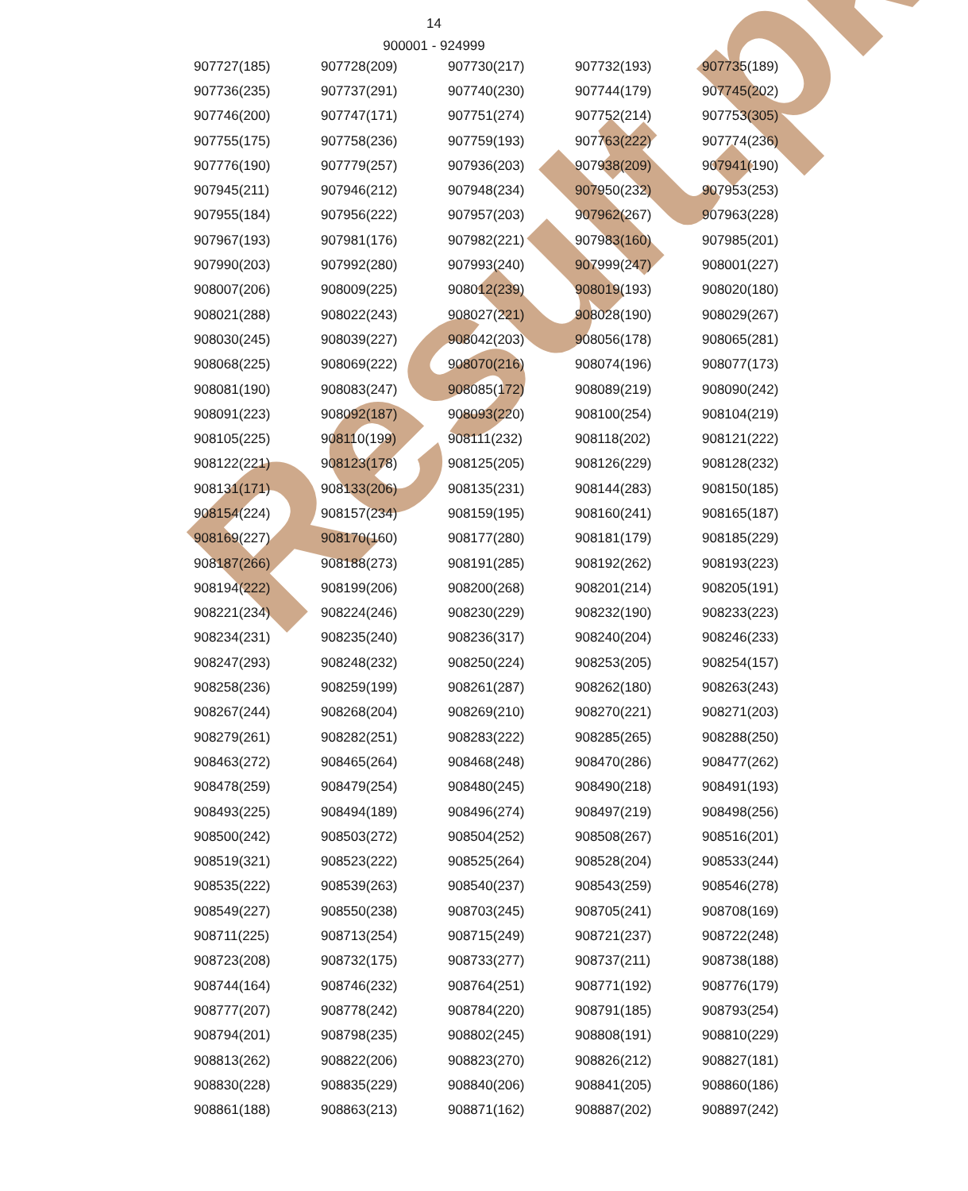Result.pk
14
900001 - 924999
| 907727(185) | 907728(209) | 907730(217) | 907732(193) | 907735(189) |
| 907736(235) | 907737(291) | 907740(230) | 907744(179) | 907745(202) |
| 907746(200) | 907747(171) | 907751(274) | 907752(214) | 907753(305) |
| 907755(175) | 907758(236) | 907759(193) | 907763(222) | 907774(236) |
| 907776(190) | 907779(257) | 907936(203) | 907938(209) | 907941(190) |
| 907945(211) | 907946(212) | 907948(234) | 907950(232) | 907953(253) |
| 907955(184) | 907956(222) | 907957(203) | 907962(267) | 907963(228) |
| 907967(193) | 907981(176) | 907982(221) | 907983(160) | 907985(201) |
| 907990(203) | 907992(280) | 907993(240) | 907999(247) | 908001(227) |
| 908007(206) | 908009(225) | 908012(239) | 908019(193) | 908020(180) |
| 908021(288) | 908022(243) | 908027(221) | 908028(190) | 908029(267) |
| 908030(245) | 908039(227) | 908042(203) | 908056(178) | 908065(281) |
| 908068(225) | 908069(222) | 908070(216) | 908074(196) | 908077(173) |
| 908081(190) | 908083(247) | 908085(172) | 908089(219) | 908090(242) |
| 908091(223) | 908092(187) | 908093(220) | 908100(254) | 908104(219) |
| 908105(225) | 908110(199) | 908111(232) | 908118(202) | 908121(222) |
| 908122(221) | 908123(178) | 908125(205) | 908126(229) | 908128(232) |
| 908131(171) | 908133(206) | 908135(231) | 908144(283) | 908150(185) |
| 908154(224) | 908157(234) | 908159(195) | 908160(241) | 908165(187) |
| 908169(227) | 908170(160) | 908177(280) | 908181(179) | 908185(229) |
| 908187(266) | 908188(273) | 908191(285) | 908192(262) | 908193(223) |
| 908194(222) | 908199(206) | 908200(268) | 908201(214) | 908205(191) |
| 908221(234) | 908224(246) | 908230(229) | 908232(190) | 908233(223) |
| 908234(231) | 908235(240) | 908236(317) | 908240(204) | 908246(233) |
| 908247(293) | 908248(232) | 908250(224) | 908253(205) | 908254(157) |
| 908258(236) | 908259(199) | 908261(287) | 908262(180) | 908263(243) |
| 908267(244) | 908268(204) | 908269(210) | 908270(221) | 908271(203) |
| 908279(261) | 908282(251) | 908283(222) | 908285(265) | 908288(250) |
| 908463(272) | 908465(264) | 908468(248) | 908470(286) | 908477(262) |
| 908478(259) | 908479(254) | 908480(245) | 908490(218) | 908491(193) |
| 908493(225) | 908494(189) | 908496(274) | 908497(219) | 908498(256) |
| 908500(242) | 908503(272) | 908504(252) | 908508(267) | 908516(201) |
| 908519(321) | 908523(222) | 908525(264) | 908528(204) | 908533(244) |
| 908535(222) | 908539(263) | 908540(237) | 908543(259) | 908546(278) |
| 908549(227) | 908550(238) | 908703(245) | 908705(241) | 908708(169) |
| 908711(225) | 908713(254) | 908715(249) | 908721(237) | 908722(248) |
| 908723(208) | 908732(175) | 908733(277) | 908737(211) | 908738(188) |
| 908744(164) | 908746(232) | 908764(251) | 908771(192) | 908776(179) |
| 908777(207) | 908778(242) | 908784(220) | 908791(185) | 908793(254) |
| 908794(201) | 908798(235) | 908802(245) | 908808(191) | 908810(229) |
| 908813(262) | 908822(206) | 908823(270) | 908826(212) | 908827(181) |
| 908830(228) | 908835(229) | 908840(206) | 908841(205) | 908860(186) |
| 908861(188) | 908863(213) | 908871(162) | 908887(202) | 908897(242) |